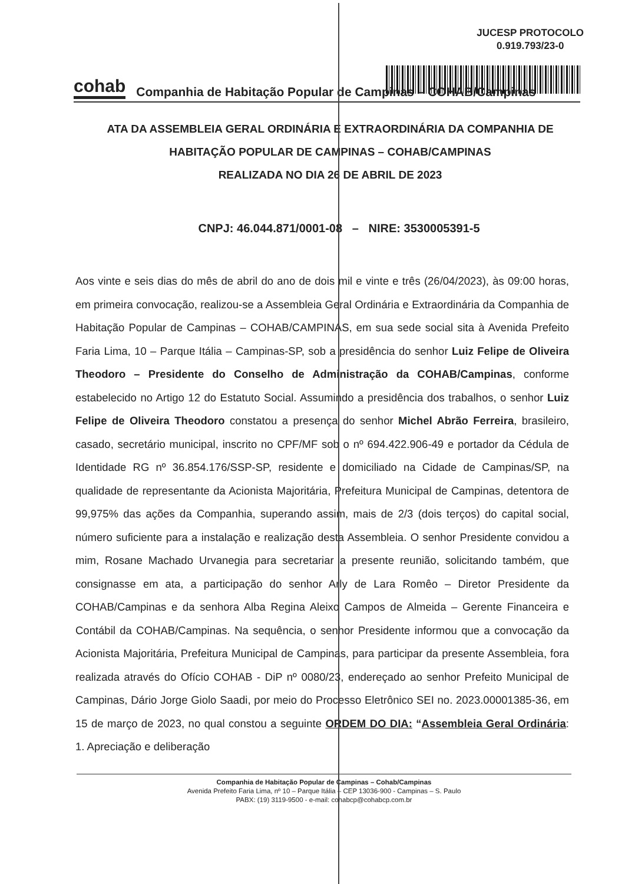JUCESP PROTOCOLO
0.919.793/23-0
cohab Companhia de Habitação Popular de Campinas – COHAB/Campinas
ATA DA ASSEMBLEIA GERAL ORDINÁRIA E EXTRAORDINÁRIA DA COMPANHIA DE HABITAÇÃO POPULAR DE CAMPINAS – COHAB/CAMPINAS
REALIZADA NO DIA 26 DE ABRIL DE 2023
CNPJ: 46.044.871/0001-08 – NIRE: 3530005391-5
Aos vinte e seis dias do mês de abril do ano de dois mil e vinte e três (26/04/2023), às 09:00 horas, em primeira convocação, realizou-se a Assembleia Geral Ordinária e Extraordinária da Companhia de Habitação Popular de Campinas – COHAB/CAMPINAS, em sua sede social sita à Avenida Prefeito Faria Lima, 10 – Parque Itália – Campinas-SP, sob a presidência do senhor Luiz Felipe de Oliveira Theodoro – Presidente do Conselho de Administração da COHAB/Campinas, conforme estabelecido no Artigo 12 do Estatuto Social. Assumindo a presidência dos trabalhos, o senhor Luiz Felipe de Oliveira Theodoro constatou a presença do senhor Michel Abrão Ferreira, brasileiro, casado, secretário municipal, inscrito no CPF/MF sob o nº 694.422.906-49 e portador da Cédula de Identidade RG nº 36.854.176/SSP-SP, residente e domiciliado na Cidade de Campinas/SP, na qualidade de representante da Acionista Majoritária, Prefeitura Municipal de Campinas, detentora de 99,975% das ações da Companhia, superando assim, mais de 2/3 (dois terços) do capital social, número suficiente para a instalação e realização desta Assembleia. O senhor Presidente convidou a mim, Rosane Machado Urvanegia para secretariar a presente reunião, solicitando também, que consignasse em ata, a participação do senhor Arly de Lara Romêo – Diretor Presidente da COHAB/Campinas e da senhora Alba Regina Aleixo Campos de Almeida – Gerente Financeira e Contábil da COHAB/Campinas. Na sequência, o senhor Presidente informou que a convocação da Acionista Majoritária, Prefeitura Municipal de Campinas, para participar da presente Assembleia, fora realizada através do Ofício COHAB - DiP nº 0080/23, endereçado ao senhor Prefeito Municipal de Campinas, Dário Jorge Giolo Saadi, por meio do Processo Eletrônico SEI no. 2023.00001385-36, em 15 de março de 2023, no qual constou a seguinte ORDEM DO DIA: “Assembleia Geral Ordinária: 1. Apreciação e deliberação
Companhia de Habitação Popular de Campinas – Cohab/Campinas
Avenida Prefeito Faria Lima, nº 10 – Parque Itália – CEP 13036-900 - Campinas – S. Paulo
PABX: (19) 3119-9500 - e-mail: cohabcp@cohabcp.com.br